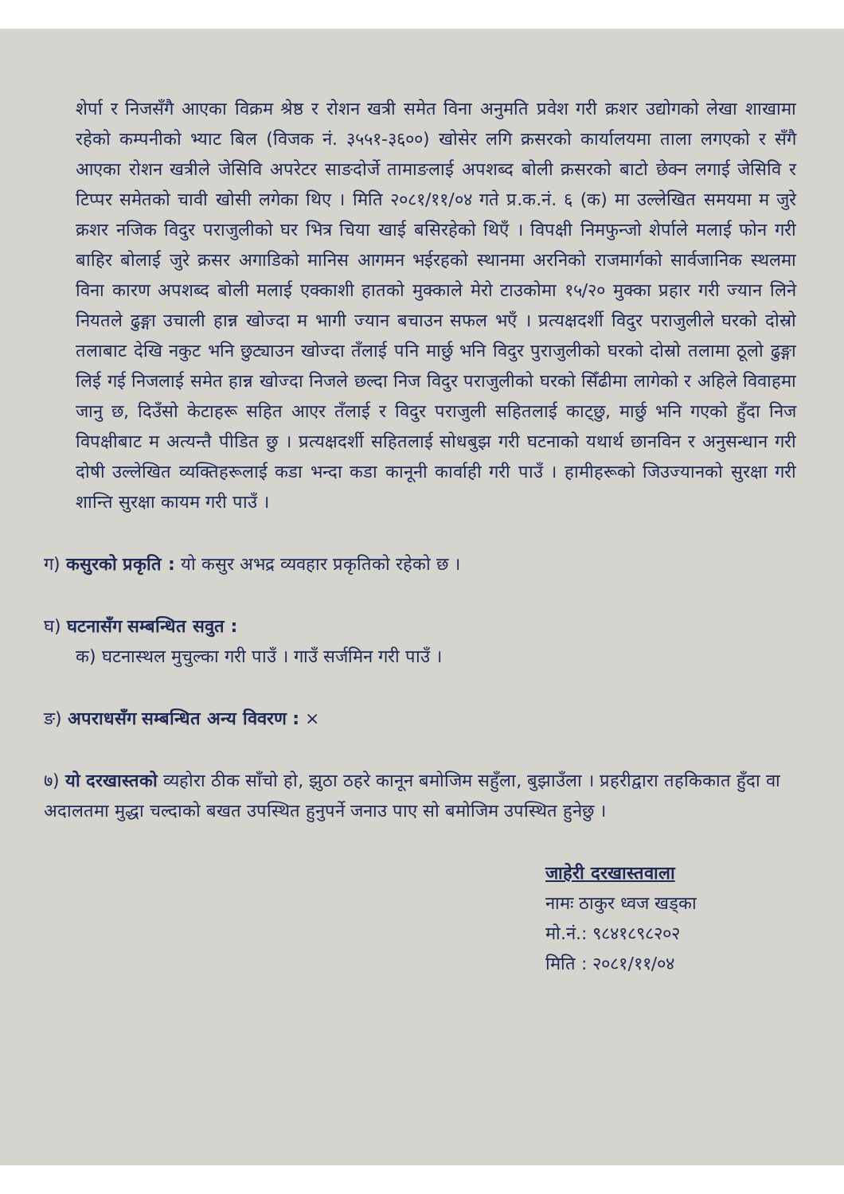शेर्पा र निजसँगै आएका विक्रम श्रेष्ठ र रोशन खत्री समेत विना अनुमति प्रवेश गरी क्रशर उद्योगको लेखा शाखामा रहेको कम्पनीको भ्याट बिल (विजक नं. ३५५१-३६००) खोसेर लगि क्रसरको कार्यालयमा ताला लगएको र सँगै आएका रोशन खत्रीले जेसिवि अपरेटर साङदोर्जे तामाङलाई अपशब्द बोली क्रसरको बाटो छेक्न लगाई जेसिवि र टिप्पर समेतको चावी खोसी लगेका थिए । मिति २०८१/११/०४ गते प्र.क.नं. ६ (क) मा उल्लेखित समयमा म जुरे क्रशर नजिक विदुर पराजुलीको घर भित्र चिया खाई बसिरहेको थिएँ । विपक्षी निमफुन्जो शेर्पाले मलाई फोन गरी बाहिर बोलाई जुरे क्रसर अगाडिको मानिस आगमन भईरहको स्थानमा अरनिको राजमार्गको सार्वजानिक स्थलमा विना कारण अपशब्द बोली मलाई एक्काशी हातको मुक्काले मेरो टाउकोमा १५/२० मुक्का प्रहार गरी ज्यान लिने नियतले ढुङ्गा उचाली हान्न खोज्दा म भागी ज्यान बचाउन सफल भएँ । प्रत्यक्षदर्शी विदुर पराजुलीले घरको दोस्रो तलाबाट देखि नकुट भनि छुट्याउन खोज्दा तँलाई पनि मार्छु भनि विदुर पुराजुलीको घरको दोस्रो तलामा ठूलो ढुङ्गा लिई गई निजलाई समेत हान्न खोज्दा निजले छल्दा निज विदुर पराजुलीको घरको सिँढीमा लागेको र अहिले विवाहमा जानु छ, दिउँसो केटाहरू सहित आएर तँलाई र विदुर पराजुली सहितलाई काट्छु, मार्छु भनि गएको हुँदा निज विपक्षीबाट म अत्यन्तै पीडित छु । प्रत्यक्षदर्शी सहितलाई सोधबुझ गरी घटनाको यथार्थ छानविन र अनुसन्धान गरी दोषी उल्लेखित व्यक्तिहरूलाई कडा भन्दा कडा कानूनी कार्वाही गरी पाउँ । हामीहरूको जिउज्यानको सुरक्षा गरी शान्ति सुरक्षा कायम गरी पाउँ ।
ग) कसुरको प्रकृति : यो कसुर अभद्र व्यवहार प्रकृतिको रहेको छ ।
घ) घटनासँग सम्बन्धित सवुत :
क) घटनास्थल मुचुल्का गरी पाउँ । गाउँ सर्जमिन गरी पाउँ ।
ङ) अपराधसँग सम्बन्धित अन्य विवरण : ×
७) यो दरखास्तको व्यहोरा ठीक साँचो हो, झुठा ठहरे कानून बमोजिम सहुँला, बुझाउँला । प्रहरीद्वारा तहकिकात हुँदा वा अदालतमा मुद्धा चल्दाको बखत उपस्थित हुनुपर्ने जनाउ पाए सो बमोजिम उपस्थित हुनेछु ।
जाहेरी दरखास्तवाला
नामः ठाकुर ध्वज खड्का
मो.नं.: ९८४१८९८२०२
मिति : २०८१/११/०४